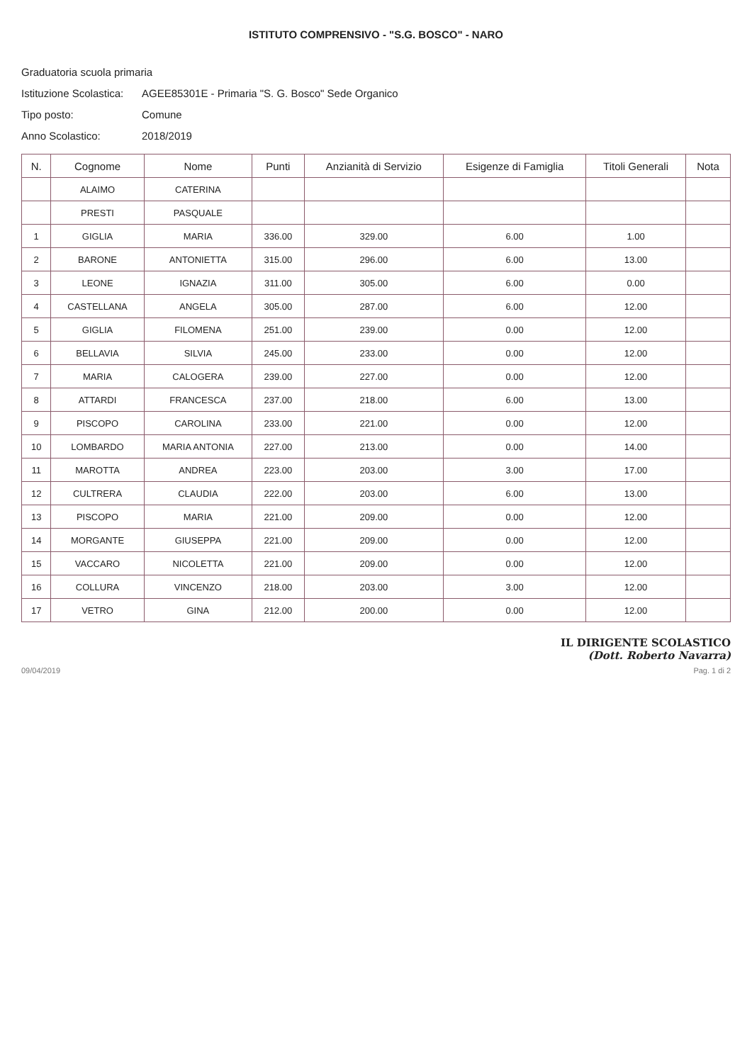ISTITUTO COMPRENSIVO - "S.G. BOSCO" - NARO
Graduatoria scuola primaria
Istituzione Scolastica: AGEE85301E - Primaria "S. G. Bosco" Sede Organico
Tipo posto: Comune
Anno Scolastico: 2018/2019
| N. | Cognome | Nome | Punti | Anzianità di Servizio | Esigenze di Famiglia | Titoli Generali | Nota |
| --- | --- | --- | --- | --- | --- | --- | --- |
| | ALAIMO | CATERINA | | | | | |
| | PRESTI | PASQUALE | | | | | |
| 1 | GIGLIA | MARIA | 336.00 | 329.00 | 6.00 | 1.00 | |
| 2 | BARONE | ANTONIETTA | 315.00 | 296.00 | 6.00 | 13.00 | |
| 3 | LEONE | IGNAZIA | 311.00 | 305.00 | 6.00 | 0.00 | |
| 4 | CASTELLANA | ANGELA | 305.00 | 287.00 | 6.00 | 12.00 | |
| 5 | GIGLIA | FILOMENA | 251.00 | 239.00 | 0.00 | 12.00 | |
| 6 | BELLAVIA | SILVIA | 245.00 | 233.00 | 0.00 | 12.00 | |
| 7 | MARIA | CALOGERA | 239.00 | 227.00 | 0.00 | 12.00 | |
| 8 | ATTARDI | FRANCESCA | 237.00 | 218.00 | 6.00 | 13.00 | |
| 9 | PISCOPO | CAROLINA | 233.00 | 221.00 | 0.00 | 12.00 | |
| 10 | LOMBARDO | MARIA ANTONIA | 227.00 | 213.00 | 0.00 | 14.00 | |
| 11 | MAROTTA | ANDREA | 223.00 | 203.00 | 3.00 | 17.00 | |
| 12 | CULTRERA | CLAUDIA | 222.00 | 203.00 | 6.00 | 13.00 | |
| 13 | PISCOPO | MARIA | 221.00 | 209.00 | 0.00 | 12.00 | |
| 14 | MORGANTE | GIUSEPPA | 221.00 | 209.00 | 0.00 | 12.00 | |
| 15 | VACCARO | NICOLETTA | 221.00 | 209.00 | 0.00 | 12.00 | |
| 16 | COLLURA | VINCENZO | 218.00 | 203.00 | 3.00 | 12.00 | |
| 17 | VETRO | GINA | 212.00 | 200.00 | 0.00 | 12.00 | |
IL DIRIGENTE SCOLASTICO
(Dott. Roberto Navarra)
09/04/2019 Pag. 1 di 2